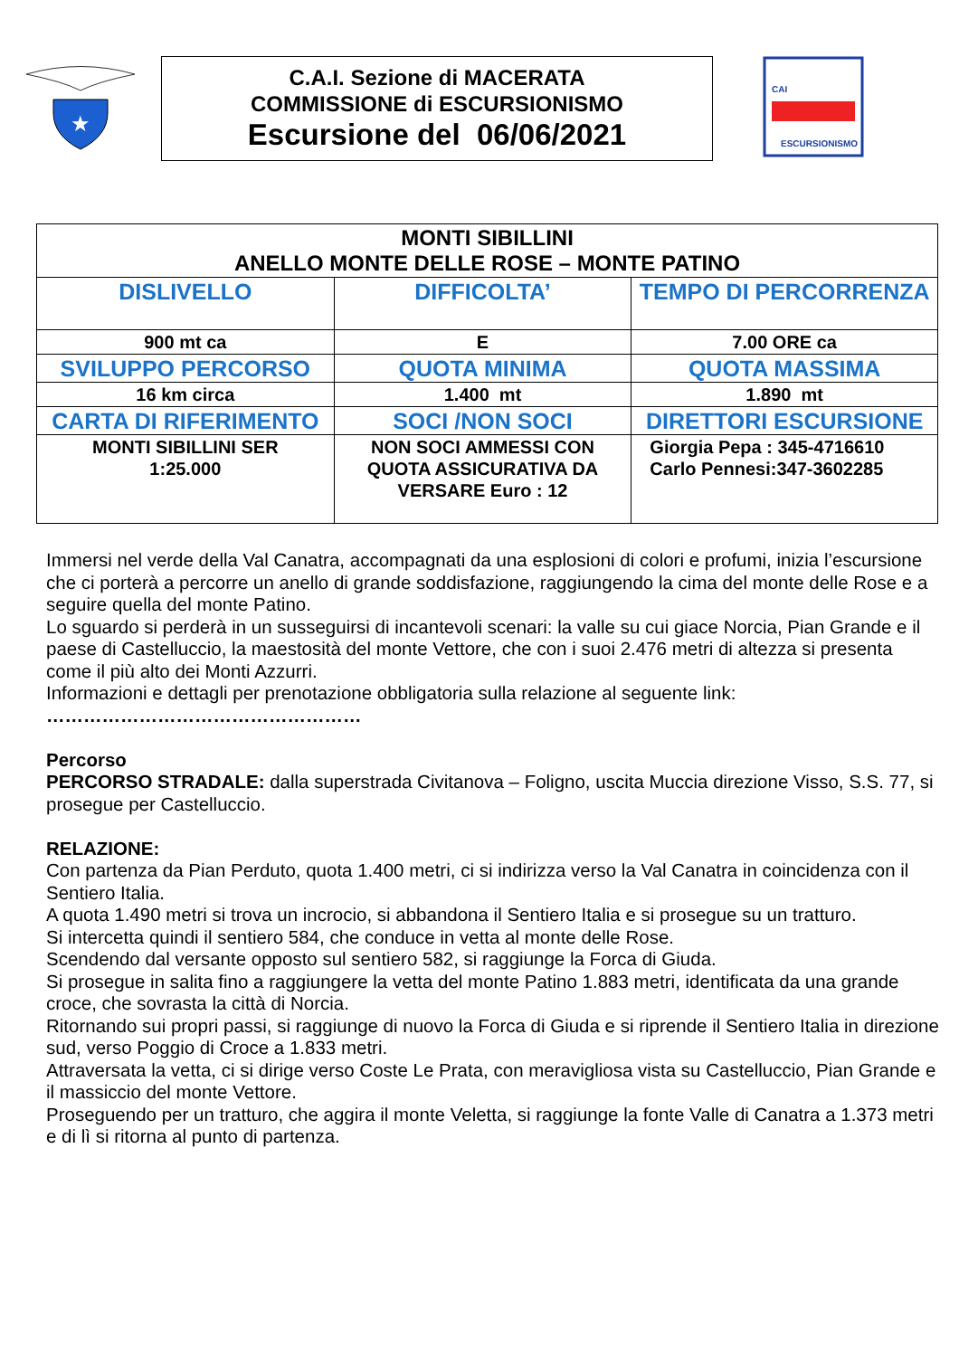★
C.A.I. Sezione di MACERATA
COMMISSIONE di ESCURSIONISMO
Escursione del 06/06/2021
CAI
ESCURSIONISMO
| MONTI SIBILLINI ANELLO MONTE DELLE ROSE – MONTE PATINO | | |
| DISLIVELLO | DIFFICOLTA’ | TEMPO DI PERCORRENZA |
| 900 mt ca | E | 7.00 ORE ca |
| SVILUPPO PERCORSO | QUOTA MINIMA | QUOTA MASSIMA |
| 16 km circa | 1.400 mt | 1.890 mt |
| CARTA DI RIFERIMENTO | SOCI /NON SOCI | DIRETTORI ESCURSIONE |
| MONTI SIBILLINI SER 1:25.000 | NON SOCI AMMESSI CON QUOTA ASSICURATIVA DA VERSARE Euro : 12 | Giorgia Pepa : 345-4716610 Carlo Pennesi:347-3602285 |
Immersi nel verde della Val Canatra, accompagnati da una esplosioni di colori e profumi, inizia l’escursione che ci porterà a percorre un anello di grande soddisfazione, raggiungendo la cima del monte delle Rose e a seguire quella del monte Patino.
Lo sguardo si perderà in un susseguirsi di incantevoli scenari: la valle su cui giace Norcia, Pian Grande e il paese di Castelluccio, la maestosità del monte Vettore, che con i suoi 2.476 metri di altezza si presenta come il più alto dei Monti Azzurri.
Informazioni e dettagli per prenotazione obbligatoria sulla relazione al seguente link:
……………………………………………
Percorso
PERCORSO STRADALE: dalla superstrada Civitanova – Foligno, uscita Muccia direzione Visso, S.S. 77, si prosegue per Castelluccio.
RELAZIONE:
Con partenza da Pian Perduto, quota 1.400 metri, ci si indirizza verso la Val Canatra in coincidenza con il Sentiero Italia.
A quota 1.490 metri si trova un incrocio, si abbandona il Sentiero Italia e si prosegue su un tratturo.
Si intercetta quindi il sentiero 584, che conduce in vetta al monte delle Rose.
Scendendo dal versante opposto sul sentiero 582, si raggiunge la Forca di Giuda.
Si prosegue in salita fino a raggiungere la vetta del monte Patino 1.883 metri, identificata da una grande croce, che sovrasta la città di Norcia.
Ritornando sui propri passi, si raggiunge di nuovo la Forca di Giuda e si riprende il Sentiero Italia in direzione sud, verso Poggio di Croce a 1.833 metri.
Attraversata la vetta, ci si dirige verso Coste Le Prata, con meravigliosa vista su Castelluccio, Pian Grande e il massiccio del monte Vettore.
Proseguendo per un tratturo, che aggira il monte Veletta, si raggiunge la fonte Valle di Canatra a 1.373 metri e di lì si ritorna al punto di partenza.